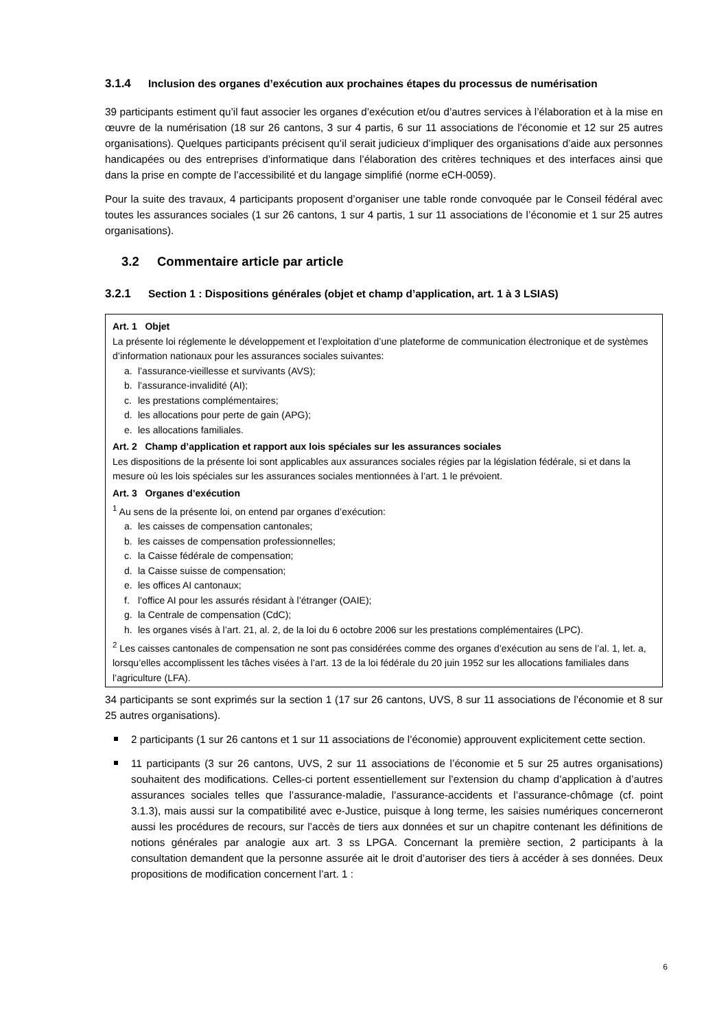3.1.4 Inclusion des organes d’exécution aux prochaines étapes du processus de numérisation
39 participants estiment qu’il faut associer les organes d’exécution et/ou d’autres services à l’élaboration et à la mise en œuvre de la numérisation (18 sur 26 cantons, 3 sur 4 partis, 6 sur 11 associations de l’économie et 12 sur 25 autres organisations). Quelques participants précisent qu’il serait judicieux d’impliquer des organisations d’aide aux personnes handicapées ou des entreprises d’informatique dans l’élaboration des critères techniques et des interfaces ainsi que dans la prise en compte de l’accessibilité et du langage simplifié (norme eCH-0059).
Pour la suite des travaux, 4 participants proposent d’organiser une table ronde convoquée par le Conseil fédéral avec toutes les assurances sociales (1 sur 26 cantons, 1 sur 4 partis, 1 sur 11 associations de l’économie et 1 sur 25 autres organisations).
3.2 Commentaire article par article
3.2.1 Section 1 : Dispositions générales (objet et champ d’application, art. 1 à 3 LSIAS)
Art. 1 Objet
La présente loi réglemente le développement et l’exploitation d’une plateforme de communication électronique et de systèmes d’information nationaux pour les assurances sociales suivantes:
a. l’assurance-vieillesse et survivants (AVS);
b. l’assurance-invalidité (AI);
c. les prestations complémentaires;
d. les allocations pour perte de gain (APG);
e. les allocations familiales.
Art. 2 Champ d’application et rapport aux lois spéciales sur les assurances sociales
Les dispositions de la présente loi sont applicables aux assurances sociales régies par la législation fédérale, si et dans la mesure où les lois spéciales sur les assurances sociales mentionnées à l’art. 1 le prévoient.
Art. 3 Organes d’exécution
<sup>1</sup> Au sens de la présente loi, on entend par organes d’exécution:
a. les caisses de compensation cantonales;
b. les caisses de compensation professionnelles;
c. la Caisse fédérale de compensation;
d. la Caisse suisse de compensation;
e. les offices AI cantonaux;
f. l’office AI pour les assurés résidant à l’étranger (OAIE);
g. la Centrale de compensation (CdC);
h. les organes visés à l’art. 21, al. 2, de la loi du 6 octobre 2006 sur les prestations complémentaires (LPC).
<sup>2</sup> Les caisses cantonales de compensation ne sont pas considérées comme des organes d’exécution au sens de l’al. 1, let. a, lorsqu’elles accomplissent les tâches visées à l’art. 13 de la loi fédérale du 20 juin 1952 sur les allocations familiales dans l’agriculture (LFA).
34 participants se sont exprimés sur la section 1 (17 sur 26 cantons, UVS, 8 sur 11 associations de l’économie et 8 sur 25 autres organisations).
2 participants (1 sur 26 cantons et 1 sur 11 associations de l’économie) approuvent explicitement cette section.
11 participants (3 sur 26 cantons, UVS, 2 sur 11 associations de l’économie et 5 sur 25 autres organisations) souhaitent des modifications. Celles-ci portent essentiellement sur l’extension du champ d’application à d’autres assurances sociales telles que l’assurance-maladie, l’assurance-accidents et l’assurance-chômage (cf. point 3.1.3), mais aussi sur la compatibilité avec e-Justice, puisque à long terme, les saisies numériques concerneront aussi les procédures de recours, sur l’accès de tiers aux données et sur un chapitre contenant les définitions de notions générales par analogie aux art. 3 ss LPGA. Concernant la première section, 2 participants à la consultation demandent que la personne assurée ait le droit d’autoriser des tiers à accéder à ses données. Deux propositions de modification concernent l’art. 1 :
6